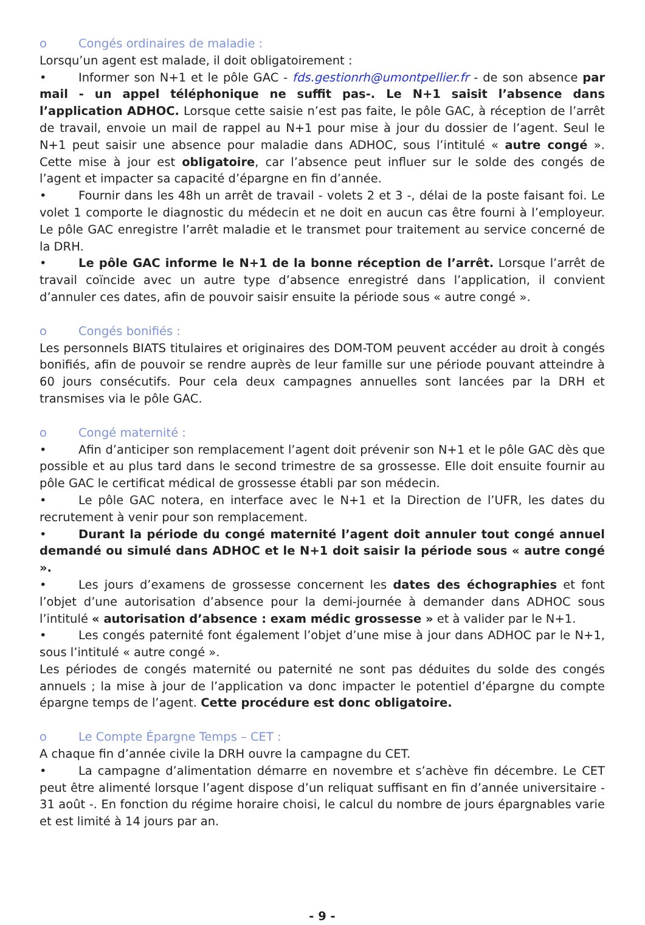o Congés ordinaires de maladie :
Lorsqu’un agent est malade, il doit obligatoirement :
• Informer son N+1 et le pôle GAC - fds.gestionrh@umontpellier.fr - de son absence par mail - un appel téléphonique ne suffit pas-. Le N+1 saisit l’absence dans l’application ADHOC. Lorsque cette saisie n’est pas faite, le pôle GAC, à réception de l’arrêt de travail, envoie un mail de rappel au N+1 pour mise à jour du dossier de l’agent. Seul le N+1 peut saisir une absence pour maladie dans ADHOC, sous l’intitulé « autre congé ». Cette mise à jour est obligatoire, car l’absence peut influer sur le solde des congés de l’agent et impacter sa capacité d’épargne en fin d’année.
• Fournir dans les 48h un arrêt de travail - volets 2 et 3 -, délai de la poste faisant foi. Le volet 1 comporte le diagnostic du médecin et ne doit en aucun cas être fourni à l’employeur. Le pôle GAC enregistre l’arrêt maladie et le transmet pour traitement au service concerné de la DRH.
• Le pôle GAC informe le N+1 de la bonne réception de l’arrêt. Lorsque l’arrêt de travail coïncide avec un autre type d’absence enregistré dans l’application, il convient d’annuler ces dates, afin de pouvoir saisir ensuite la période sous « autre congé ».
o Congés bonifiés :
Les personnels BIATS titulaires et originaires des DOM-TOM peuvent accéder au droit à congés bonifiés, afin de pouvoir se rendre auprès de leur famille sur une période pouvant atteindre à 60 jours consécutifs. Pour cela deux campagnes annuelles sont lancées par la DRH et transmises via le pôle GAC.
o Congé maternité :
• Afin d’anticiper son remplacement l’agent doit prévenir son N+1 et le pôle GAC dès que possible et au plus tard dans le second trimestre de sa grossesse. Elle doit ensuite fournir au pôle GAC le certificat médical de grossesse établi par son médecin.
• Le pôle GAC notera, en interface avec le N+1 et la Direction de l’UFR, les dates du recrutement à venir pour son remplacement.
• Durant la période du congé maternité l’agent doit annuler tout congé annuel demandé ou simulé dans ADHOC et le N+1 doit saisir la période sous « autre congé ».
• Les jours d’examens de grossesse concernent les dates des échographies et font l’objet d’une autorisation d’absence pour la demi-journée à demander dans ADHOC sous l’intitulé « autorisation d’absence : exam médic grossesse » et à valider par le N+1.
• Les congés paternité font également l’objet d’une mise à jour dans ADHOC par le N+1, sous l’intitulé « autre congé ».
Les périodes de congés maternité ou paternité ne sont pas déduites du solde des congés annuels ; la mise à jour de l’application va donc impacter le potentiel d’épargne du compte épargne temps de l’agent. Cette procédure est donc obligatoire.
o Le Compte Épargne Temps – CET :
A chaque fin d’année civile la DRH ouvre la campagne du CET.
• La campagne d’alimentation démarre en novembre et s’achève fin décembre. Le CET peut être alimenté lorsque l’agent dispose d’un reliquat suffisant en fin d’année universitaire - 31 août -. En fonction du régime horaire choisi, le calcul du nombre de jours épargnables varie et est limité à 14 jours par an.
- 9 -